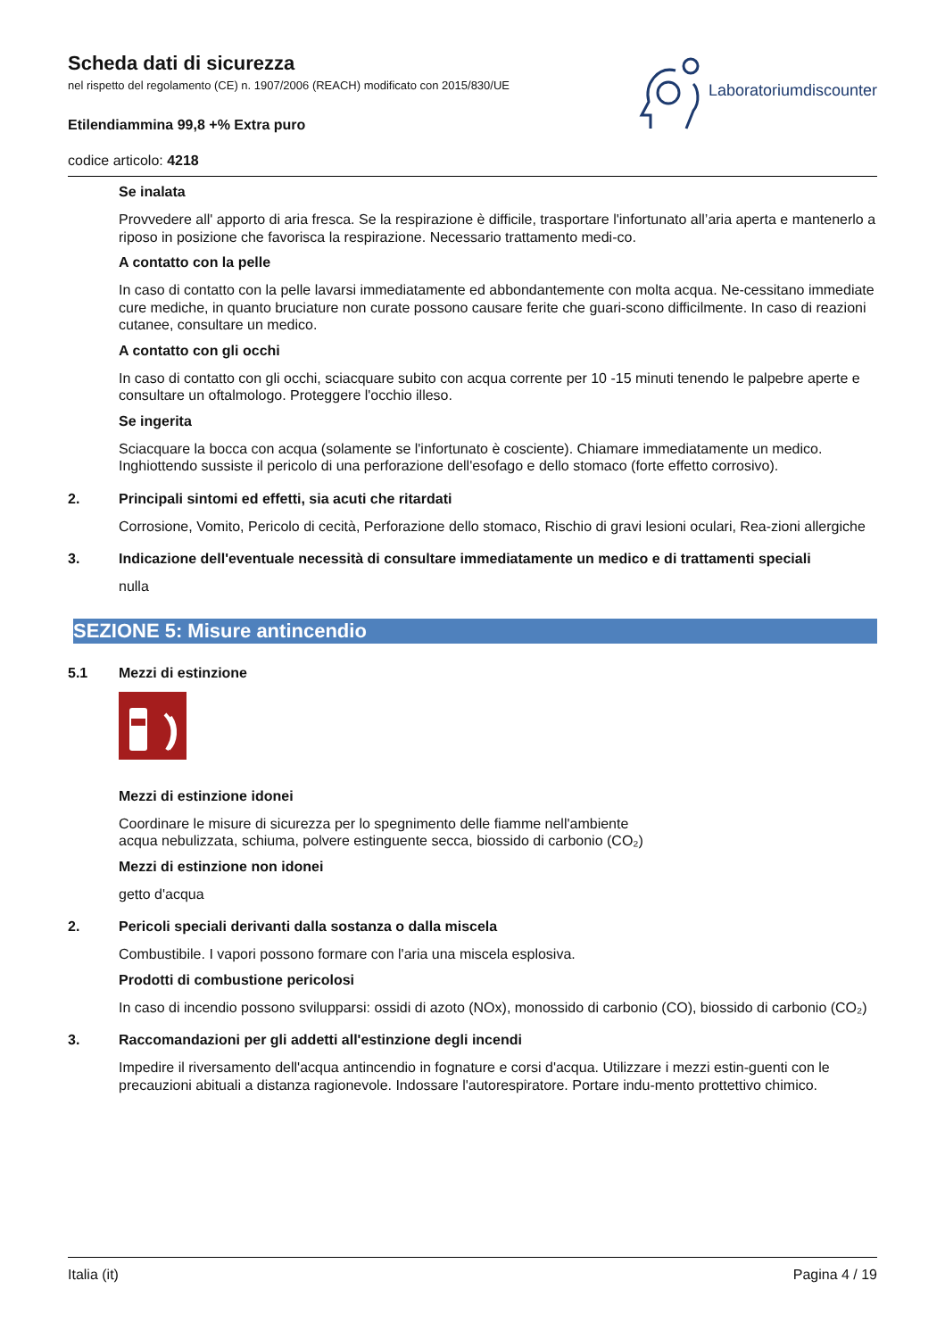Scheda dati di sicurezza
nel rispetto del regolamento (CE) n. 1907/2006 (REACH) modificato con 2015/830/UE
Etilendiammina 99,8 +% Extra puro
codice articolo: 4218
Laboratoriumdiscounter
Se inalata
Provvedere all' apporto di aria fresca. Se la respirazione è difficile, trasportare l'infortunato all’aria aperta e mantenerlo a riposo in posizione che favorisca la respirazione. Necessario trattamento medi-co.
A contatto con la pelle
In caso di contatto con la pelle lavarsi immediatamente ed abbondantemente con molta acqua. Ne-cessitano immediate cure mediche, in quanto bruciature non curate possono causare ferite che guari-scono difficilmente. In caso di reazioni cutanee, consultare un medico.
A contatto con gli occhi
In caso di contatto con gli occhi, sciacquare subito con acqua corrente per 10 -15 minuti tenendo le palpebre aperte e consultare un oftalmologo. Proteggere l'occhio illeso.
Se ingerita
Sciacquare la bocca con acqua (solamente se l'infortunato è cosciente). Chiamare immediatamente un medico. Inghiottendo sussiste il pericolo di una perforazione dell'esofago e dello stomaco (forte effetto corrosivo).
2. Principali sintomi ed effetti, sia acuti che ritardati
Corrosione, Vomito, Pericolo di cecità, Perforazione dello stomaco, Rischio di gravi lesioni oculari, Rea-zioni allergiche
3. Indicazione dell'eventuale necessità di consultare immediatamente un medico e di trattamenti speciali
nulla
SEZIONE 5: Misure antincendio
5.1 Mezzi di estinzione
Mezzi di estinzione idonei
Coordinare le misure di sicurezza per lo spegnimento delle fiamme nell'ambiente
acqua nebulizzata, schiuma, polvere estinguente secca, biossido di carbonio (CO₂)
Mezzi di estinzione non idonei
getto d'acqua
2. Pericoli speciali derivanti dalla sostanza o dalla miscela
Combustibile. I vapori possono formare con l'aria una miscela esplosiva.
Prodotti di combustione pericolosi
In caso di incendio possono svilupparsi: ossidi di azoto (NOx), monossido di carbonio (CO), biossido di carbonio (CO₂)
3. Raccomandazioni per gli addetti all'estinzione degli incendi
Impedire il riversamento dell'acqua antincendio in fognature e corsi d'acqua. Utilizzare i mezzi estin-guenti con le precauzioni abituali a distanza ragionevole. Indossare l'autorespiratore. Portare indu-mento prottettivo chimico.
Italia (it) Pagina 4 / 19